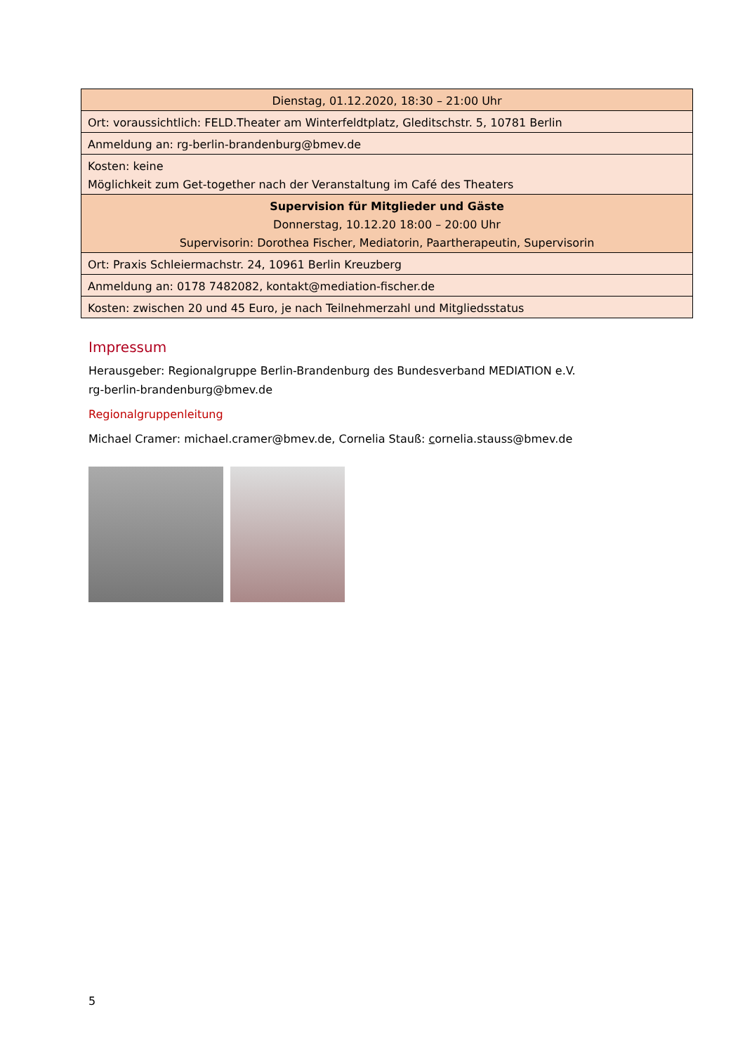| Dienstag, 01.12.2020, 18:30 – 21:00 Uhr |
| Ort: voraussichtlich: FELD.Theater am Winterfeldtplatz, Gleditschstr. 5, 10781 Berlin |
| Anmeldung an: rg-berlin-brandenburg@bmev.de |
| Kosten: keine Möglichkeit zum Get-together nach der Veranstaltung im Café des Theaters |
| Supervision für Mitglieder und Gäste Donnerstag, 10.12.20 18:00 – 20:00 Uhr Supervisorin: Dorothea Fischer, Mediatorin, Paartherapeutin, Supervisorin |
| Ort: Praxis Schleiermachstr. 24, 10961 Berlin Kreuzberg |
| Anmeldung an: 0178 7482082, kontakt@mediation-fischer.de |
| Kosten: zwischen 20 und 45 Euro, je nach Teilnehmerzahl und Mitgliedsstatus |
Impressum
Herausgeber: Regionalgruppe Berlin-Brandenburg des Bundesverband MEDIATION e.V.
rg-berlin-brandenburg@bmev.de
Regionalgruppenleitung
Michael Cramer: michael.cramer@bmev.de, Cornelia Stauß: cornelia.stauss@bmev.de
5